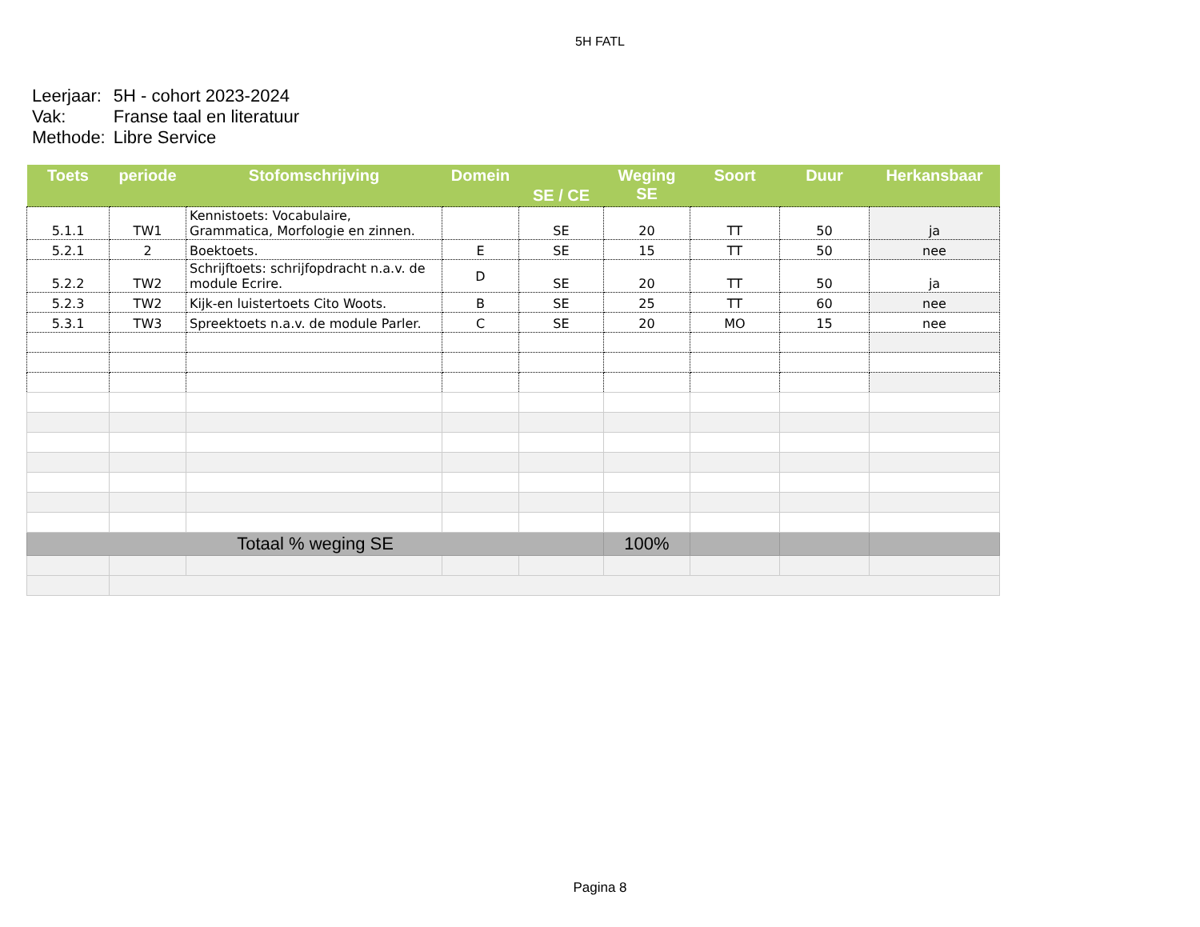5H FATL
| Leerjaar: | 5H - cohort 2023-2024 |
| Vak: | Franse taal en literatuur |
| Methode: | Libre Service |
| Toets | periode | Stofomschrijving | Domein | SE / CE | Weging SE | Soort | Duur | Herkansbaar |
| --- | --- | --- | --- | --- | --- | --- | --- | --- |
| 5.1.1 | TW1 | Kennistoets: Vocabulaire, Grammatica, Morfologie en zinnen. | | SE | 20 | TT | 50 | ja |
| 5.2.1 | 2 | Boektoets. | E | SE | 15 | TT | 50 | nee |
| 5.2.2 | TW2 | Schrijftoets: schrijfopdracht n.a.v. de module Ecrire. | D | SE | 20 | TT | 50 | ja |
| 5.2.3 | TW2 | Kijk-en luistertoets Cito Woots. | B | SE | 25 | TT | 60 | nee |
| 5.3.1 | TW3 | Spreektoets n.a.v. de module Parler. | C | SE | 20 | MO | 15 | nee |
| Totaal % weging SE | | | | | 100% | | | |
Pagina 8